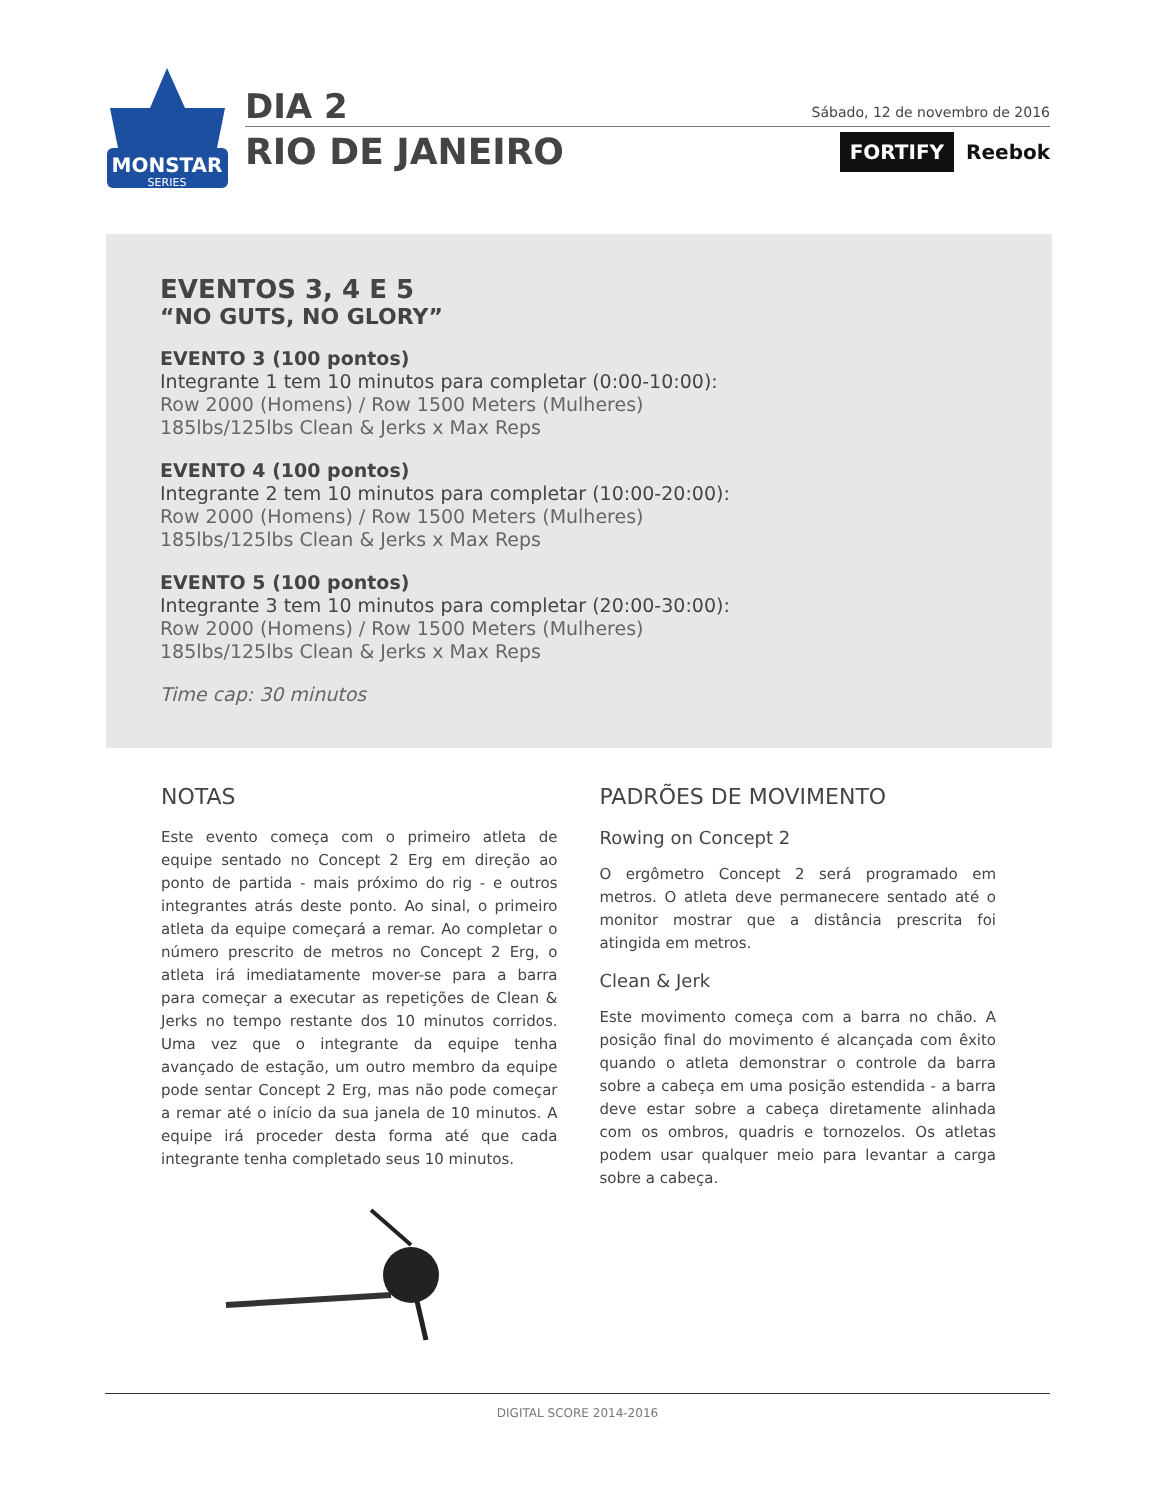MONSTAR
SERIES
DIA 2 Sábado, 12 de novembro de 2016
RIO DE JANEIRO FORTIFY Reebok
EVENTOS 3, 4 E 5
“NO GUTS, NO GLORY”
EVENTO 3 (100 pontos)
Integrante 1 tem 10 minutos para completar (0:00-10:00):
Row 2000 (Homens) / Row 1500 Meters (Mulheres)
185lbs/125lbs Clean & Jerks x Max Reps
EVENTO 4 (100 pontos)
Integrante 2 tem 10 minutos para completar (10:00-20:00):
Row 2000 (Homens) / Row 1500 Meters (Mulheres)
185lbs/125lbs Clean & Jerks x Max Reps
EVENTO 5 (100 pontos)
Integrante 3 tem 10 minutos para completar (20:00-30:00):
Row 2000 (Homens) / Row 1500 Meters (Mulheres)
185lbs/125lbs Clean & Jerks x Max Reps
Time cap: 30 minutos
NOTAS
Este evento começa com o primeiro atleta de equipe sentado no Concept 2 Erg em direção ao ponto de partida - mais próximo do rig - e outros integrantes atrás deste ponto. Ao sinal, o primeiro atleta da equipe começará a remar. Ao completar o número prescrito de metros no Concept 2 Erg, o atleta irá imediatamente mover-se para a barra para começar a executar as repetições de Clean & Jerks no tempo restante dos 10 minutos corridos. Uma vez que o integrante da equipe tenha avançado de estação, um outro membro da equipe pode sentar Concept 2 Erg, mas não pode começar a remar até o início da sua janela de 10 minutos. A equipe irá proceder desta forma até que cada integrante tenha completado seus 10 minutos.
PADRÕES DE MOVIMENTO
Rowing on Concept 2
O ergômetro Concept 2 será programado em metros. O atleta deve permanecere sentado até o monitor mostrar que a distância prescrita foi atingida em metros.
Clean & Jerk
Este movimento começa com a barra no chão. A posição final do movimento é alcançada com êxito quando o atleta demonstrar o controle da barra sobre a cabeça em uma posição estendida - a barra deve estar sobre a cabeça diretamente alinhada com os ombros, quadris e tornozelos. Os atletas podem usar qualquer meio para levantar a carga sobre a cabeça.
DIGITAL SCORE 2014-2016